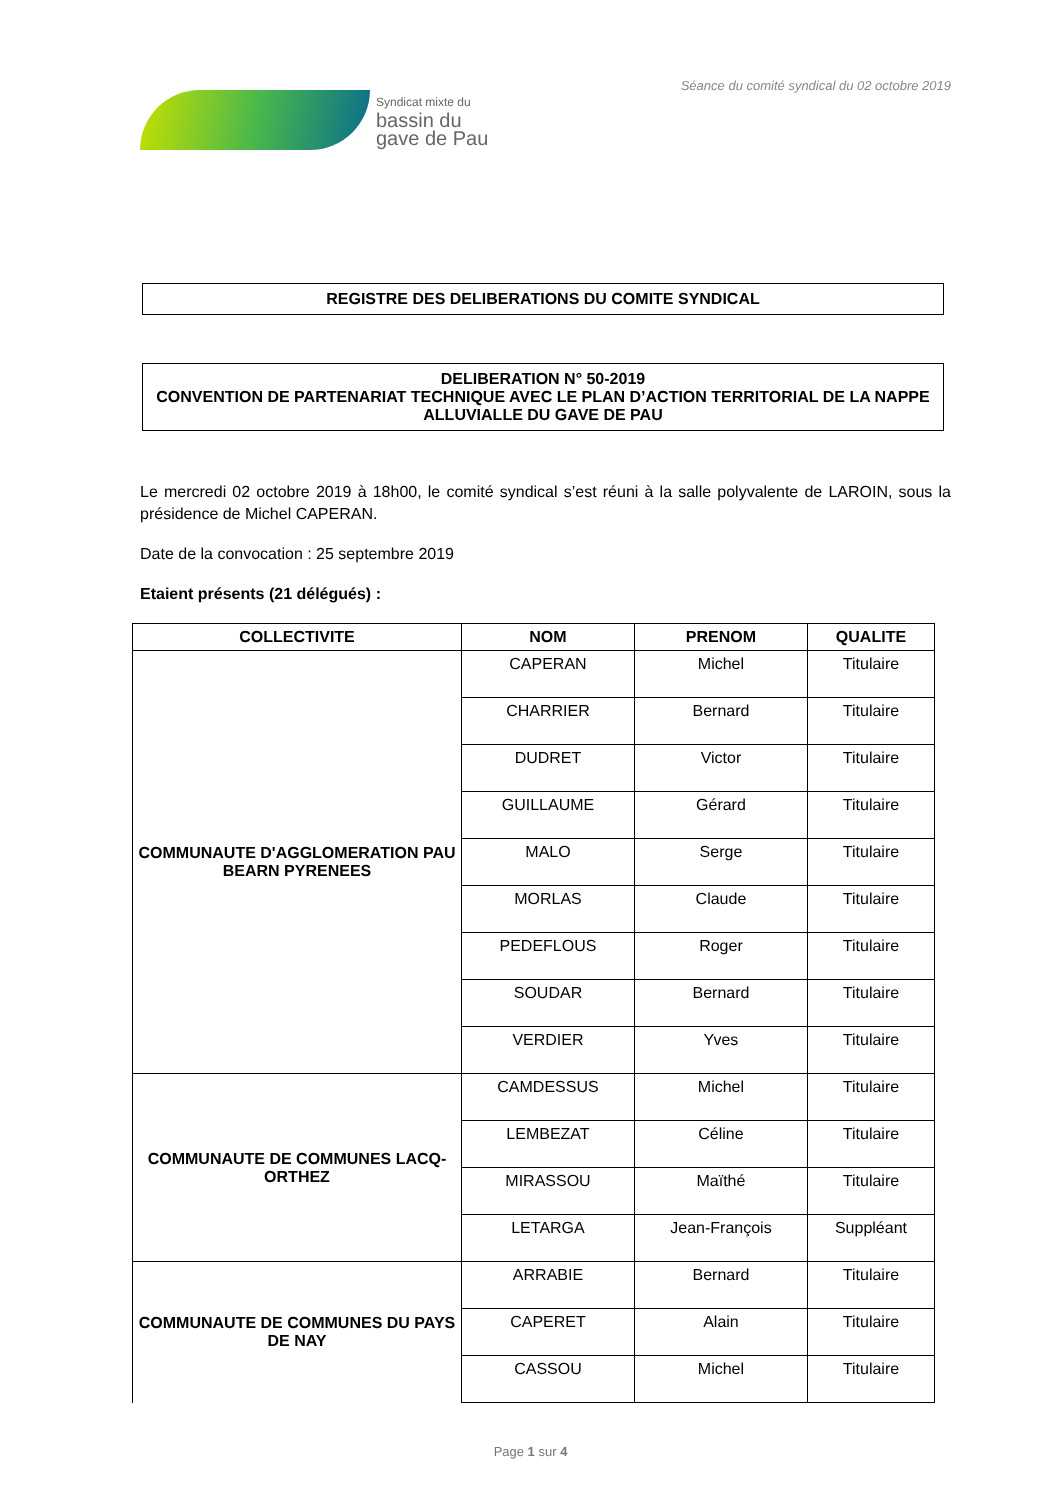Syndicat mixte du
bassin du
gave de Pau
Séance du comité syndical du 02 octobre 2019
REGISTRE DES DELIBERATIONS DU COMITE SYNDICAL
DELIBERATION N° 50-2019
CONVENTION DE PARTENARIAT TECHNIQUE AVEC LE PLAN D’ACTION TERRITORIAL DE LA NAPPE ALLUVIALLE DU GAVE DE PAU
Le mercredi 02 octobre 2019 à 18h00, le comité syndical s’est réuni à la salle polyvalente de LAROIN, sous la présidence de Michel CAPERAN.
Date de la convocation : 25 septembre 2019
Etaient présents (21 délégués) :
| COLLECTIVITE | NOM | PRENOM | QUALITE |
| --- | --- | --- | --- |
| COMMUNAUTE D'AGGLOMERATION PAU BEARN PYRENEES | CAPERAN | Michel | Titulaire |
| | CHARRIER | Bernard | Titulaire |
| | DUDRET | Victor | Titulaire |
| | GUILLAUME | Gérard | Titulaire |
| | MALO | Serge | Titulaire |
| | MORLAS | Claude | Titulaire |
| | PEDEFLOUS | Roger | Titulaire |
| | SOUDAR | Bernard | Titulaire |
| | VERDIER | Yves | Titulaire |
| COMMUNAUTE DE COMMUNES LACQ-ORTHEZ | CAMDESSUS | Michel | Titulaire |
| | LEMBEZAT | Céline | Titulaire |
| | MIRASSOU | Maïthé | Titulaire |
| | LETARGA | Jean-François | Suppléant |
| COMMUNAUTE DE COMMUNES DU PAYS DE NAY | ARRABIE | Bernard | Titulaire |
| | CAPERET | Alain | Titulaire |
| | CASSOU | Michel | Titulaire |
Page 1 sur 4